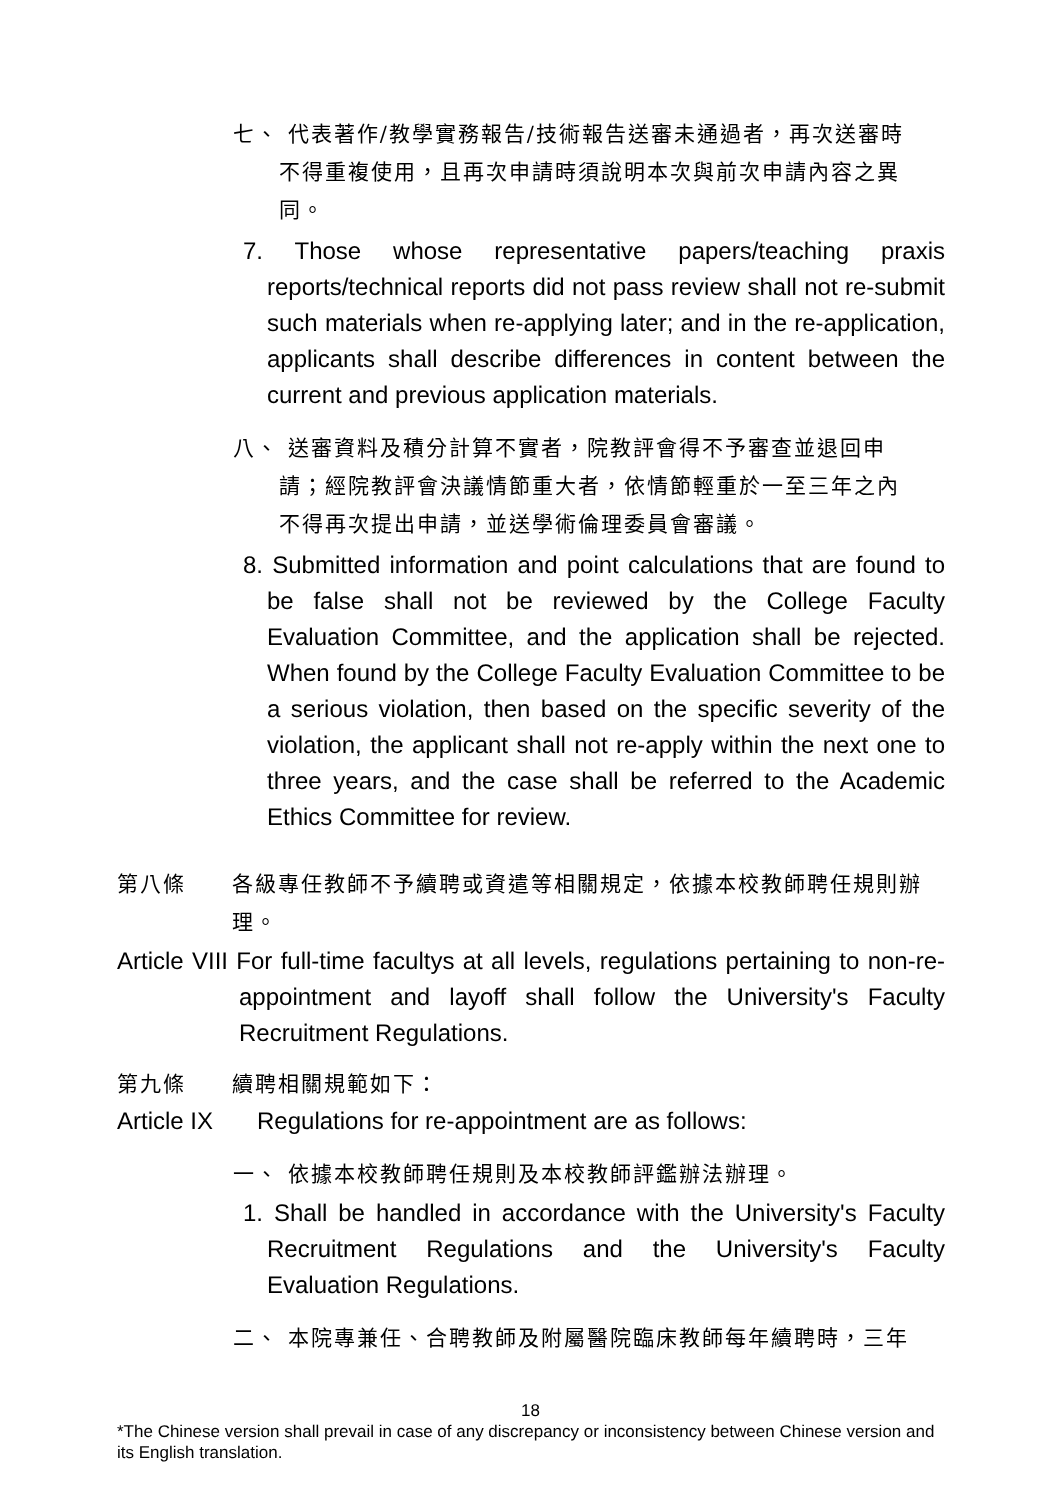七、 代表著作/教學實務報告/技術報告送審未通過者，再次送審時
不得重複使用，且再次申請時須說明本次與前次申請內容之異
同。
7. Those whose representative papers/teaching praxis reports/technical reports did not pass review shall not re-submit such materials when re-applying later; and in the re-application, applicants shall describe differences in content between the current and previous application materials.
八、 送審資料及積分計算不實者，院教評會得不予審查並退回申
請；經院教評會決議情節重大者，依情節輕重於一至三年之內
不得再次提出申請，並送學術倫理委員會審議。
8. Submitted information and point calculations that are found to be false shall not be reviewed by the College Faculty Evaluation Committee, and the application shall be rejected. When found by the College Faculty Evaluation Committee to be a serious violation, then based on the specific severity of the violation, the applicant shall not re-apply within the next one to three years, and the case shall be referred to the Academic Ethics Committee for review.
第八條 各級專任教師不予續聘或資遣等相關規定，依據本校教師聘任規則辦理。
Article VIII For full-time facultys at all levels, regulations pertaining to non-re-appointment and layoff shall follow the University's Faculty Recruitment Regulations.
第九條 續聘相關規範如下：
Article IX Regulations for re-appointment are as follows:
一、 依據本校教師聘任規則及本校教師評鑑辦法辦理。
1. Shall be handled in accordance with the University's Faculty Recruitment Regulations and the University's Faculty Evaluation Regulations.
二、 本院專兼任、合聘教師及附屬醫院臨床教師每年續聘時，三年
18
*The Chinese version shall prevail in case of any discrepancy or inconsistency between Chinese version and its English translation.